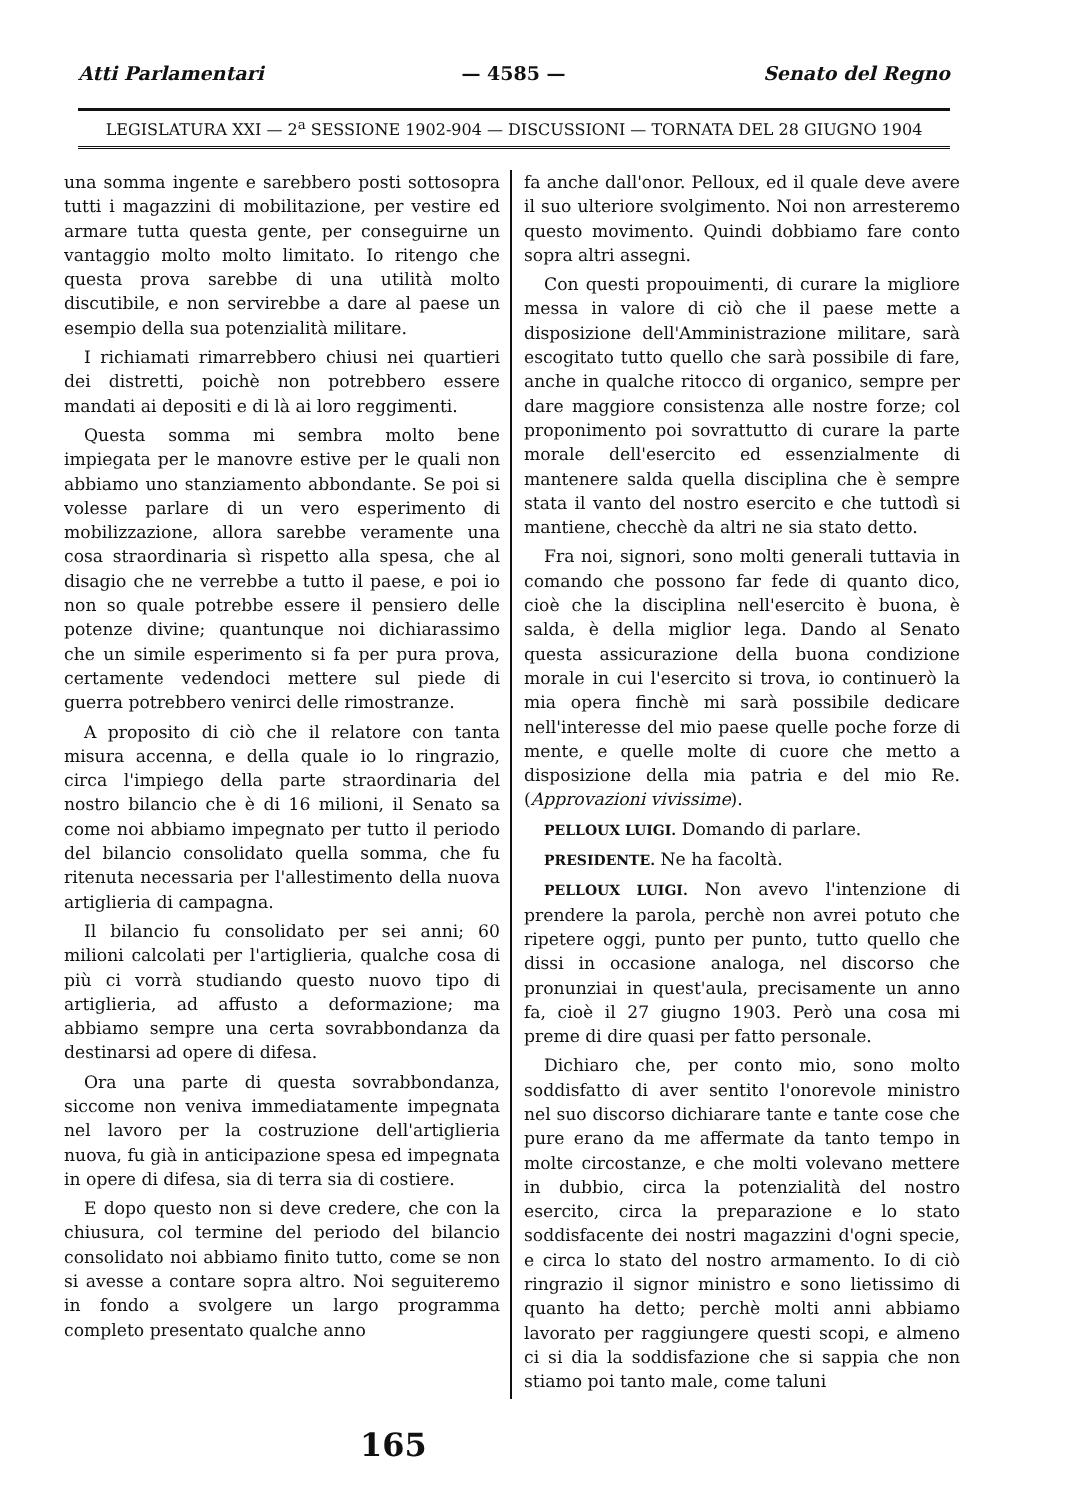Atti Parlamentari — 4585 — Senato del Regno
LEGISLATURA XXI — 2<sup>a</sup> SESSIONE 1902-904 — DISCUSSIONI — TORNATA DEL 28 GIUGNO 1904
una somma ingente e sarebbero posti sottosopra tutti i magazzini di mobilitazione, per vestire ed armare tutta questa gente, per conseguirne un vantaggio molto molto limitato. Io ritengo che questa prova sarebbe di una utilità molto discutibile, e non servirebbe a dare al paese un esempio della sua potenzialità militare.
I richiamati rimarrebbero chiusi nei quartieri dei distretti, poichè non potrebbero essere mandati ai depositi e di là ai loro reggimenti.
Questa somma mi sembra molto bene impiegata per le manovre estive per le quali non abbiamo uno stanziamento abbondante. Se poi si volesse parlare di un vero esperimento di mobilizzazione, allora sarebbe veramente una cosa straordinaria sì rispetto alla spesa, che al disagio che ne verrebbe a tutto il paese, e poi io non so quale potrebbe essere il pensiero delle potenze divine; quantunque noi dichiarassimo che un simile esperimento si fa per pura prova, certamente vedendoci mettere sul piede di guerra potrebbero venirci delle rimostranze.
A proposito di ciò che il relatore con tanta misura accenna, e della quale io lo ringrazio, circa l'impiego della parte straordinaria del nostro bilancio che è di 16 milioni, il Senato sa come noi abbiamo impegnato per tutto il periodo del bilancio consolidato quella somma, che fu ritenuta necessaria per l'allestimento della nuova artiglieria di campagna.
Il bilancio fu consolidato per sei anni; 60 milioni calcolati per l'artiglieria, qualche cosa di più ci vorrà studiando questo nuovo tipo di artiglieria, ad affusto a deformazione; ma abbiamo sempre una certa sovrabbondanza da destinarsi ad opere di difesa.
Ora una parte di questa sovrabbondanza, siccome non veniva immediatamente impegnata nel lavoro per la costruzione dell'artiglieria nuova, fu già in anticipazione spesa ed impegnata in opere di difesa, sia di terra sia di costiere.
E dopo questo non si deve credere, che con la chiusura, col termine del periodo del bilancio consolidato noi abbiamo finito tutto, come se non si avesse a contare sopra altro. Noi seguiteremo in fondo a svolgere un largo programma completo presentato qualche anno
fa anche dall'onor. Pelloux, ed il quale deve avere il suo ulteriore svolgimento. Noi non arresteremo questo movimento. Quindi dobbiamo fare conto sopra altri assegni.
Con questi propouimenti, di curare la migliore messa in valore di ciò che il paese mette a disposizione dell'Amministrazione militare, sarà escogitato tutto quello che sarà possibile di fare, anche in qualche ritocco di organico, sempre per dare maggiore consistenza alle nostre forze; col proponimento poi sovrattutto di curare la parte morale dell'esercito ed essenzialmente di mantenere salda quella disciplina che è sempre stata il vanto del nostro esercito e che tuttodì si mantiene, checchè da altri ne sia stato detto.
Fra noi, signori, sono molti generali tuttavia in comando che possono far fede di quanto dico, cioè che la disciplina nell'esercito è buona, è salda, è della miglior lega. Dando al Senato questa assicurazione della buona condizione morale in cui l'esercito si trova, io continuerò la mia opera finchè mi sarà possibile dedicare nell'interesse del mio paese quelle poche forze di mente, e quelle molte di cuore che metto a disposizione della mia patria e del mio Re. (Approvazioni vivissime).
PELLOUX LUIGI. Domando di parlare.
PRESIDENTE. Ne ha facoltà.
PELLOUX LUIGI. Non avevo l'intenzione di prendere la parola, perchè non avrei potuto che ripetere oggi, punto per punto, tutto quello che dissi in occasione analoga, nel discorso che pronunziai in quest'aula, precisamente un anno fa, cioè il 27 giugno 1903. Però una cosa mi preme di dire quasi per fatto personale.
Dichiaro che, per conto mio, sono molto soddisfatto di aver sentito l'onorevole ministro nel suo discorso dichiarare tante e tante cose che pure erano da me affermate da tanto tempo in molte circostanze, e che molti volevano mettere in dubbio, circa la potenzialità del nostro esercito, circa la preparazione e lo stato soddisfacente dei nostri magazzini d'ogni specie, e circa lo stato del nostro armamento. Io di ciò ringrazio il signor ministro e sono lietissimo di quanto ha detto; perchè molti anni abbiamo lavorato per raggiungere questi scopi, e almeno ci si dia la soddisfazione che si sappia che non stiamo poi tanto male, come taluni
165